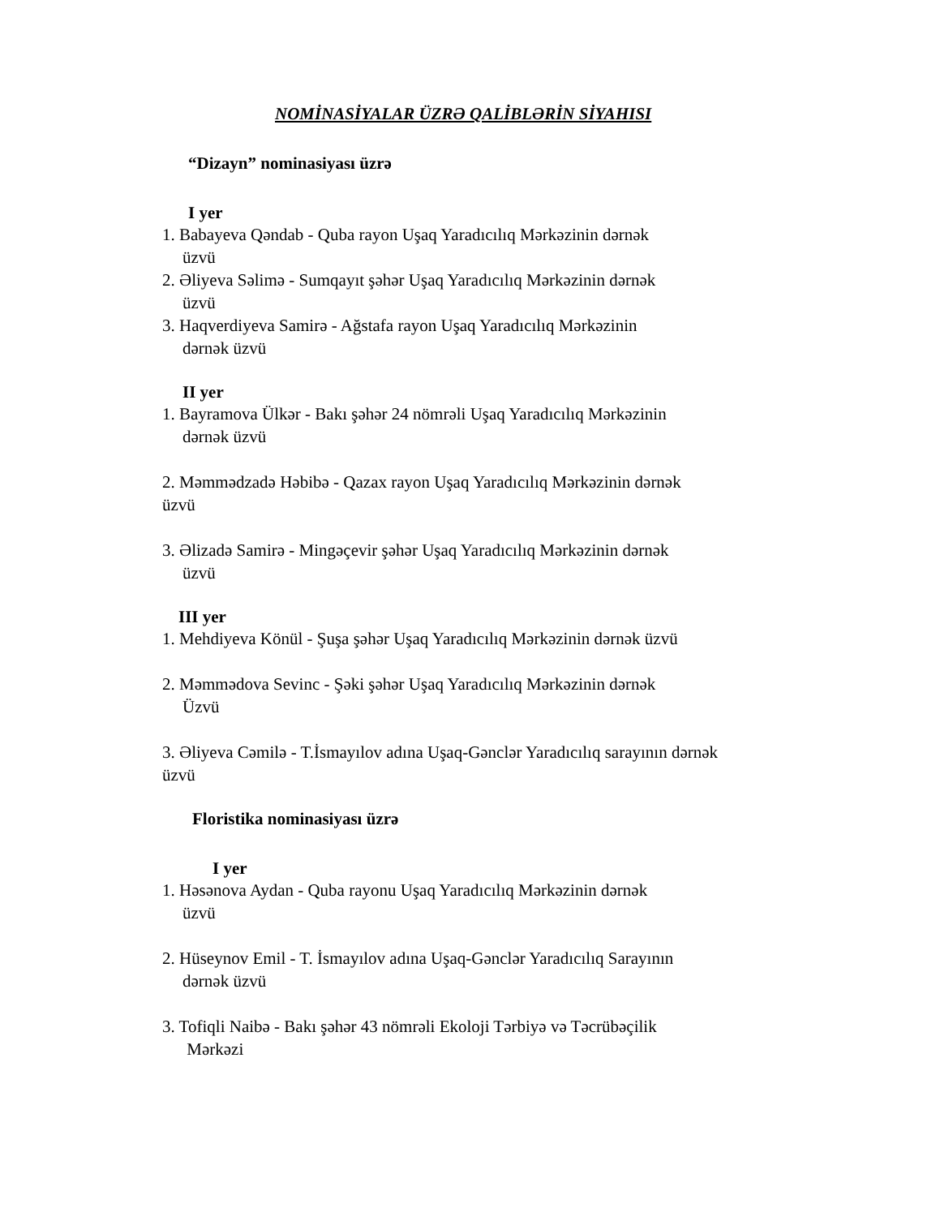NOMİNASİYALAR ÜZRƏ QALİBLƏRİN SİYAHISI
“Dizayn” nominasiyası üzrə
I yer
1. Babayeva Qəndab - Quba rayon Uşaq Yaradıcılıq Mərkəzinin dərnək
üzvü
2. Əliyeva Səlimə - Sumqayıt şəhər Uşaq Yaradıcılıq Mərkəzinin dərnək
üzvü
3. Haqverdiyeva Samirə - Ağstafa rayon Uşaq Yaradıcılıq Mərkəzinin
dərnək üzvü
II yer
1. Bayramova Ülkər - Bakı şəhər 24 nömrəli Uşaq Yaradıcılıq Mərkəzinin
dərnək üzvü
2. Məmmədzadə Həbibə - Qazax rayon Uşaq Yaradıcılıq Mərkəzinin dərnək
üzvü
3. Əlizadə Samirə - Mingəçevir şəhər Uşaq Yaradıcılıq Mərkəzinin dərnək
üzvü
III yer
1. Mehdiyeva Könül - Şuşa şəhər Uşaq Yaradıcılıq Mərkəzinin dərnək üzvü
2. Məmmədova Sevinc - Şəki şəhər Uşaq Yaradıcılıq Mərkəzinin dərnək
Üzvü
3. Əliyeva Cəmilə - T.İsmayılov adına Uşaq-Gənclər Yaradıcılıq sarayının dərnək
üzvü
Floristika nominasiyası üzrə
I yer
1. Həsənova Aydan - Quba rayonu Uşaq Yaradıcılıq Mərkəzinin dərnək
üzvü
2. Hüseynov Emil - T. İsmayılov adına Uşaq-Gənclər Yaradıcılıq Sarayının
dərnək üzvü
3. Tofiqli Naibə - Bakı şəhər 43 nömrəli Ekoloji Tərbiyə və Təcrübəçilik
Mərkəzi